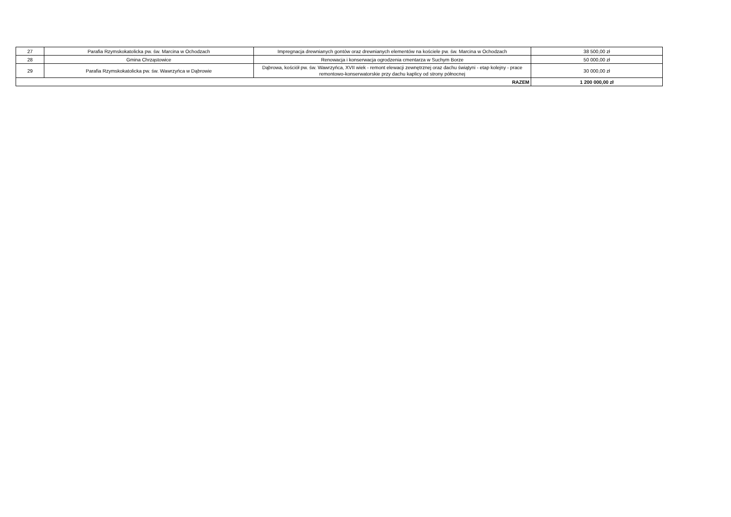| 27 | Parafia Rzymskokatolicka pw. św. Marcina w Ochodzach | Impregnacja drewnianych gontów oraz drewnianych elementów na kościele pw. św. Marcina w Ochodzach | 38 500,00 zł |
| 28 | Gmina Chrząstowice | Renowacja i konserwacja ogrodzenia cmentarza w Suchym Borze | 50 000,00 zł |
| 29 | Parafia Rzymskokatolicka pw. św. Wawrzyńca w Dąbrowie | Dąbrowa, kościół pw. św. Wawrzyńca, XVII wiek - remont elewacji zewnętrznej oraz dachu świątyni - etap kolejny - prace remontowo-konserwatorskie przy dachu kaplicy od strony północnej | 30 000,00 zł |
| RAZEM | | | 1 200 000,00 zł |